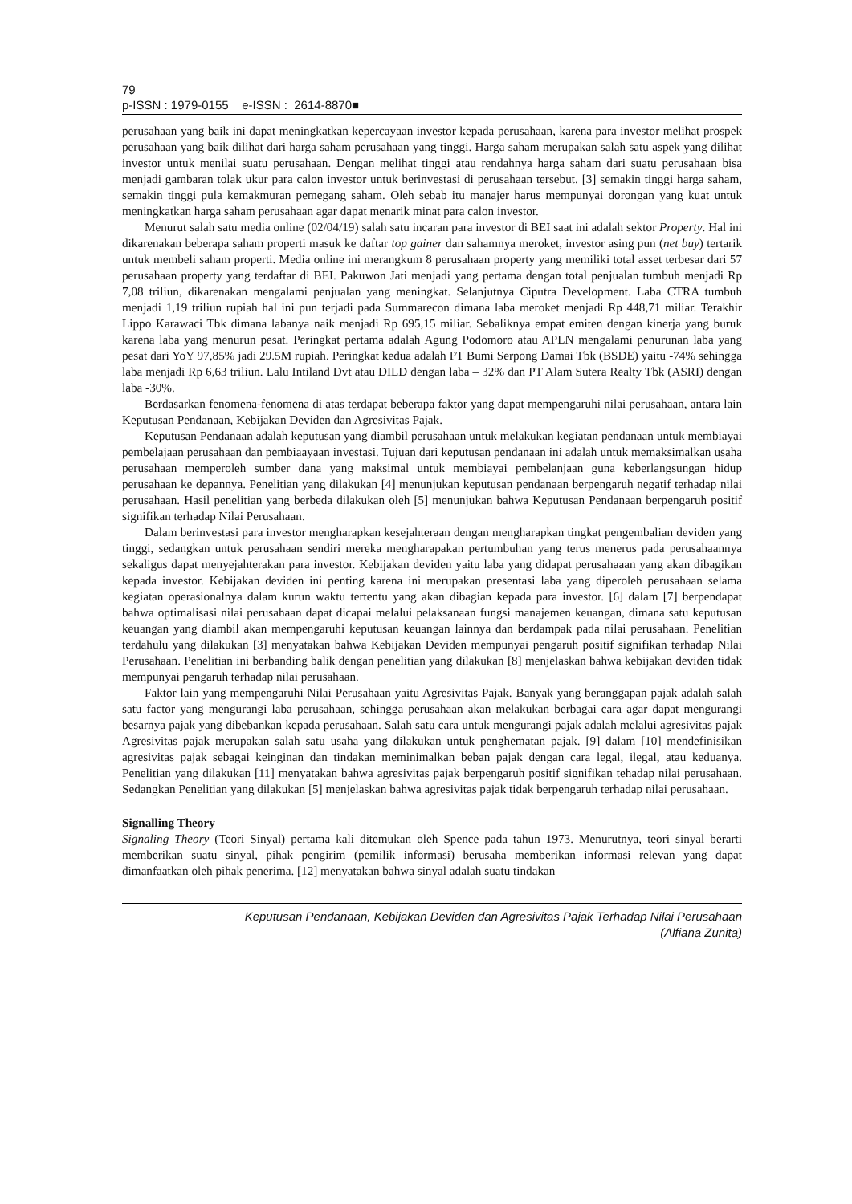79
p-ISSN : 1979-0155 e-ISSN : 2614-8870■
perusahaan yang baik ini dapat meningkatkan kepercayaan investor kepada perusahaan, karena para investor melihat prospek perusahaan yang baik dilihat dari harga saham perusahaan yang tinggi. Harga saham merupakan salah satu aspek yang dilihat investor untuk menilai suatu perusahaan. Dengan melihat tinggi atau rendahnya harga saham dari suatu perusahaan bisa menjadi gambaran tolak ukur para calon investor untuk berinvestasi di perusahaan tersebut. [3] semakin tinggi harga saham, semakin tinggi pula kemakmuran pemegang saham. Oleh sebab itu manajer harus mempunyai dorongan yang kuat untuk meningkatkan harga saham perusahaan agar dapat menarik minat para calon investor.
Menurut salah satu media online (02/04/19) salah satu incaran para investor di BEI saat ini adalah sektor Property. Hal ini dikarenakan beberapa saham properti masuk ke daftar top gainer dan sahamnya meroket, investor asing pun (net buy) tertarik untuk membeli saham properti. Media online ini merangkum 8 perusahaan property yang memiliki total asset terbesar dari 57 perusahaan property yang terdaftar di BEI. Pakuwon Jati menjadi yang pertama dengan total penjualan tumbuh menjadi Rp 7,08 triliun, dikarenakan mengalami penjualan yang meningkat. Selanjutnya Ciputra Development. Laba CTRA tumbuh menjadi 1,19 triliun rupiah hal ini pun terjadi pada Summarecon dimana laba meroket menjadi Rp 448,71 miliar. Terakhir Lippo Karawaci Tbk dimana labanya naik menjadi Rp 695,15 miliar. Sebaliknya empat emiten dengan kinerja yang buruk karena laba yang menurun pesat. Peringkat pertama adalah Agung Podomoro atau APLN mengalami penurunan laba yang pesat dari YoY 97,85% jadi 29.5M rupiah. Peringkat kedua adalah PT Bumi Serpong Damai Tbk (BSDE) yaitu -74% sehingga laba menjadi Rp 6,63 triliun. Lalu Intiland Dvt atau DILD dengan laba – 32% dan PT Alam Sutera Realty Tbk (ASRI) dengan laba -30%.
Berdasarkan fenomena-fenomena di atas terdapat beberapa faktor yang dapat mempengaruhi nilai perusahaan, antara lain Keputusan Pendanaan, Kebijakan Deviden dan Agresivitas Pajak.
Keputusan Pendanaan adalah keputusan yang diambil perusahaan untuk melakukan kegiatan pendanaan untuk membiayai pembelajaan perusahaan dan pembiaayaan investasi. Tujuan dari keputusan pendanaan ini adalah untuk memaksimalkan usaha perusahaan memperoleh sumber dana yang maksimal untuk membiayai pembelanjaan guna keberlangsungan hidup perusahaan ke depannya. Penelitian yang dilakukan [4] menunjukan keputusan pendanaan berpengaruh negatif terhadap nilai perusahaan. Hasil penelitian yang berbeda dilakukan oleh [5] menunjukan bahwa Keputusan Pendanaan berpengaruh positif signifikan terhadap Nilai Perusahaan.
Dalam berinvestasi para investor mengharapkan kesejahteraan dengan mengharapkan tingkat pengembalian deviden yang tinggi, sedangkan untuk perusahaan sendiri mereka mengharapakan pertumbuhan yang terus menerus pada perusahaannya sekaligus dapat menyejahterakan para investor. Kebijakan deviden yaitu laba yang didapat perusahaaan yang akan dibagikan kepada investor. Kebijakan deviden ini penting karena ini merupakan presentasi laba yang diperoleh perusahaan selama kegiatan operasionalnya dalam kurun waktu tertentu yang akan dibagian kepada para investor. [6] dalam [7] berpendapat bahwa optimalisasi nilai perusahaan dapat dicapai melalui pelaksanaan fungsi manajemen keuangan, dimana satu keputusan keuangan yang diambil akan mempengaruhi keputusan keuangan lainnya dan berdampak pada nilai perusahaan. Penelitian terdahulu yang dilakukan [3] menyatakan bahwa Kebijakan Deviden mempunyai pengaruh positif signifikan terhadap Nilai Perusahaan. Penelitian ini berbanding balik dengan penelitian yang dilakukan [8] menjelaskan bahwa kebijakan deviden tidak mempunyai pengaruh terhadap nilai perusahaan.
Faktor lain yang mempengaruhi Nilai Perusahaan yaitu Agresivitas Pajak. Banyak yang beranggapan pajak adalah salah satu factor yang mengurangi laba perusahaan, sehingga perusahaan akan melakukan berbagai cara agar dapat mengurangi besarnya pajak yang dibebankan kepada perusahaan. Salah satu cara untuk mengurangi pajak adalah melalui agresivitas pajak Agresivitas pajak merupakan salah satu usaha yang dilakukan untuk penghematan pajak. [9] dalam [10] mendefinisikan agresivitas pajak sebagai keinginan dan tindakan meminimalkan beban pajak dengan cara legal, ilegal, atau keduanya. Penelitian yang dilakukan [11] menyatakan bahwa agresivitas pajak berpengaruh positif signifikan tehadap nilai perusahaan. Sedangkan Penelitian yang dilakukan [5] menjelaskan bahwa agresivitas pajak tidak berpengaruh terhadap nilai perusahaan.
Signalling Theory
Signaling Theory (Teori Sinyal) pertama kali ditemukan oleh Spence pada tahun 1973. Menurutnya, teori sinyal berarti memberikan suatu sinyal, pihak pengirim (pemilik informasi) berusaha memberikan informasi relevan yang dapat dimanfaatkan oleh pihak penerima. [12] menyatakan bahwa sinyal adalah suatu tindakan
Keputusan Pendanaan, Kebijakan Deviden dan Agresivitas Pajak Terhadap Nilai Perusahaan
(Alfiana Zunita)